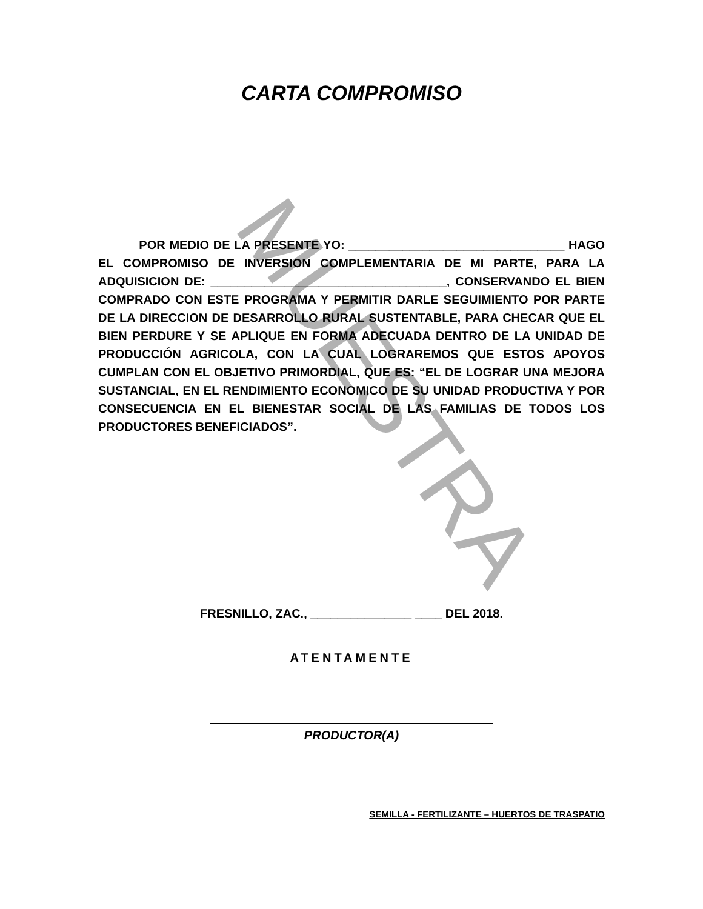MUESTRA
CARTA COMPROMISO
POR MEDIO DE LA PRESENTE YO: ________________________________ HAGO EL COMPROMISO DE INVERSION COMPLEMENTARIA DE MI PARTE, PARA LA ADQUISICION DE: ___________________________________, CONSERVANDO EL BIEN COMPRADO CON ESTE PROGRAMA Y PERMITIR DARLE SEGUIMIENTO POR PARTE DE LA DIRECCION DE DESARROLLO RURAL SUSTENTABLE, PARA CHECAR QUE EL BIEN PERDURE Y SE APLIQUE EN FORMA ADECUADA DENTRO DE LA UNIDAD DE PRODUCCIÓN AGRICOLA, CON LA CUAL LOGRAREMOS QUE ESTOS APOYOS CUMPLAN CON EL OBJETIVO PRIMORDIAL, QUE ES: “EL DE LOGRAR UNA MEJORA SUSTANCIAL, EN EL RENDIMIENTO ECONOMICO DE SU UNIDAD PRODUCTIVA Y POR CONSECUENCIA EN EL BIENESTAR SOCIAL DE LAS FAMILIAS DE TODOS LOS PRODUCTORES BENEFICIADOS”.
FRESNILLO, ZAC., _______________ ____ DEL 2018.
ATENTAMENTE
PRODUCTOR(A)
SEMILLA - FERTILIZANTE – HUERTOS DE TRASPATIO